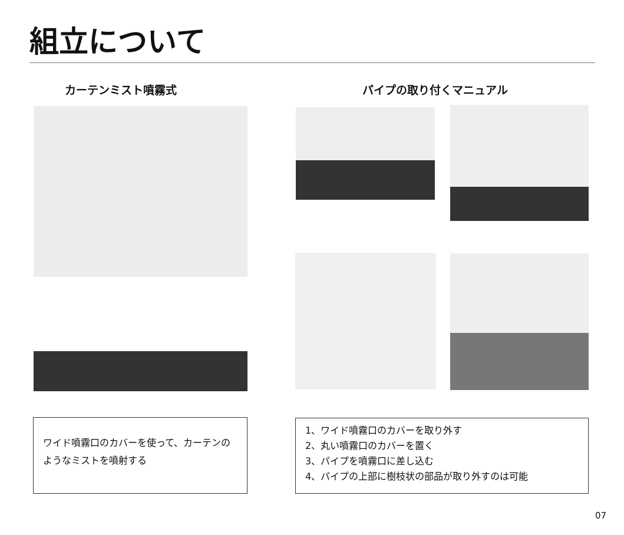組立について
カーテンミスト噴霧式 パイプの取り付くマニュアル
ワイド噴霧口のカバーを使って、カーテンのようなミストを噴射する
1、ワイド噴霧口のカバーを取り外す
2、丸い噴霧口のカバーを置く
3、パイプを噴霧口に差し込む
4、パイプの上部に樹枝状の部品が取り外すのは可能
07